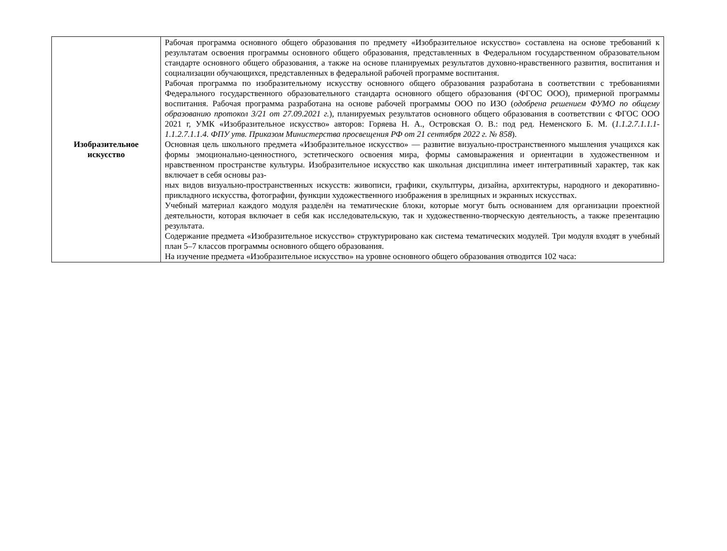| Изобразительное искусство | Рабочая программа основного общего образования по предмету «Изобразительное искусство» составлена на основе требований к результатам освоения программы основного общего образования, представленных в Федеральном государственном образовательном стандарте основного общего образования, а также на основе планируемых результатов духовно-нравственного развития, воспитания и социализации обучающихся, представленных в федеральной рабочей программе воспитания. Рабочая программа по изобразительному искусству основного общего образования разработана в соответствии с требованиями Федерального государственного образовательного стандарта основного общего образования (ФГОС ООО), примерной программы воспитания. Рабочая программа разработана на основе рабочей программы ООО по ИЗО ( одобрена решением ФУМО по общему образованию протокол 3/21 от 27.09.2021 г. ), планируемых результатов основного общего образования в соответствии с ФГОС ООО 2021 г, УМК «Изобразительное искусство» авторов: Горяева Н. А., Островская О. В.: под ред. Неменского Б. М. ( 1.1.2.7.1.1.1- 1.1.2.7.1.1.4. ФПУ утв. Приказом Министерства просвещения РФ от 21 сентября 2022 г. № 858 ). Основная цель школьного предмета «Изобразительное искусство» — развитие визуально-пространственного мышления учащихся как формы эмоционально-ценностного, эстетического освоения мира, формы самовыражения и ориентации в художественном и нравственном пространстве культуры. Изобразительное искусство как школьная дисциплина имеет интегративный характер, так как включает в себя основы раз- ных видов визуально-пространственных искусств: живописи, графики, скульптуры, дизайна, архитектуры, народного и декоративно-прикладного искусства, фотографии, функции художественного изображения в зрелищных и экранных искусствах. Учебный материал каждого модуля разделён на тематические блоки, которые могут быть основанием для организации проектной деятельности, которая включает в себя как исследовательскую, так и художественно-творческую деятельность, а также презентацию результата. Содержание предмета «Изобразительное искусство» структурировано как система тематических модулей. Три модуля входят в учебный план 5–7 классов программы основного общего образования. На изучение предмета «Изобразительное искусство» на уровне основного общего образования отводится 102 часа: |